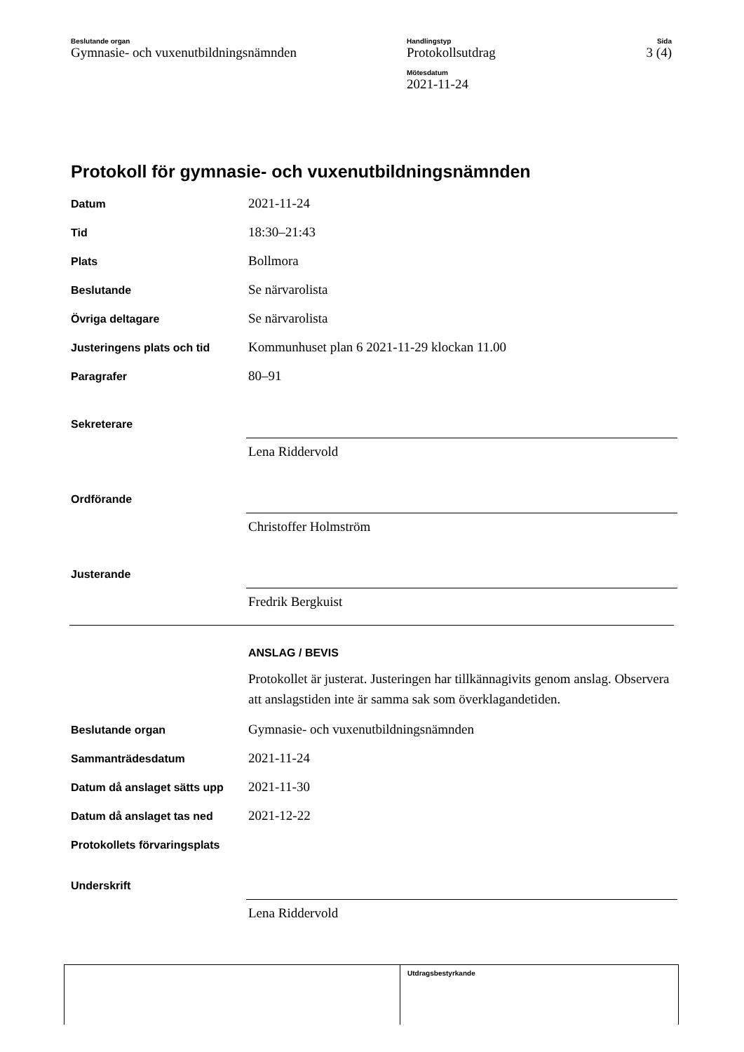Beslutande organ
Gymnasie- och vuxenutbildningsnämnden
Handlingstyp
Protokollsutdrag
Mötesdatum
2021-11-24
Sida
3 (4)
Protokoll för gymnasie- och vuxenutbildningsnämnden
Datum
2021-11-24
Tid
18:30–21:43
Plats
Bollmora
Beslutande
Se närvarolista
Övriga deltagare
Se närvarolista
Justeringens plats och tid
Kommunhuset plan 6 2021-11-29 klockan 11.00
Paragrafer
80–91
Sekreterare
Lena Riddervold
Ordförande
Christoffer Holmström
Justerande
Fredrik Bergkuist
ANSLAG / BEVIS
Protokollet är justerat. Justeringen har tillkännagivits genom anslag. Observera att anslagstiden inte är samma sak som överklagandetiden.
Beslutande organ
Gymnasie- och vuxenutbildningsnämnden
Sammanträdesdatum
2021-11-24
Datum då anslaget sätts upp
2021-11-30
Datum då anslaget tas ned
2021-12-22
Protokollets förvaringsplats
Underskrift
Lena Riddervold
Utdragsbestyrkande